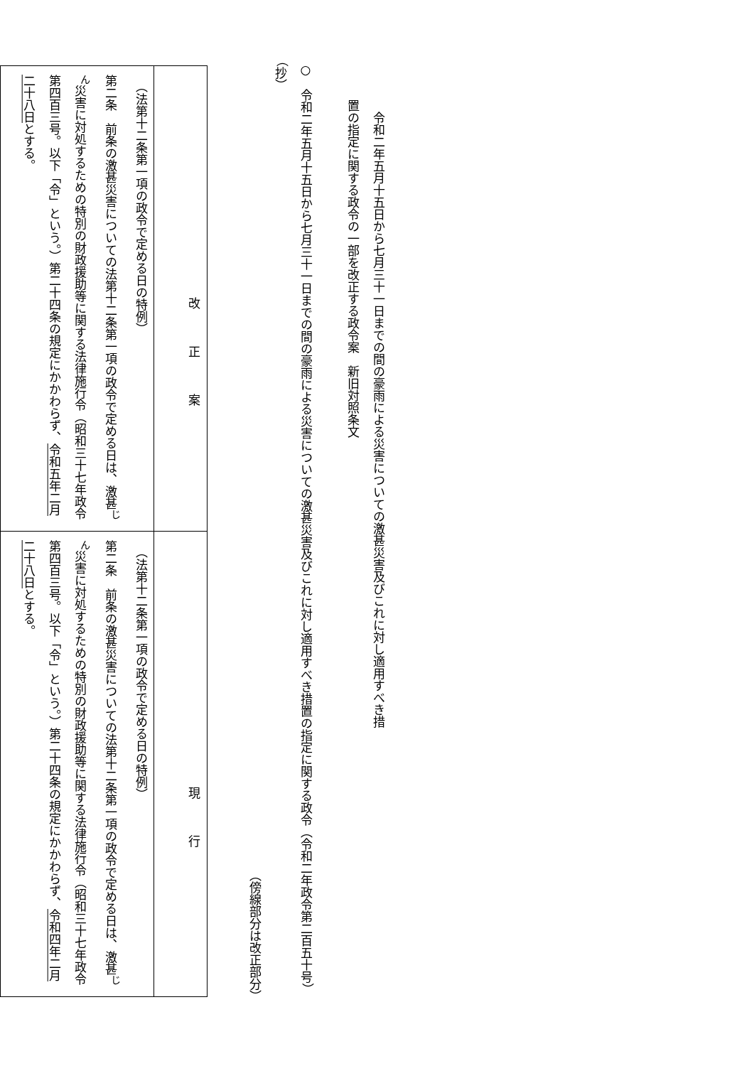令和二年五月十五日から七月三十一日までの間の豪雨による災害についての激甚災害及びこれに対し適用すべき措置の指定に関する政令の一部を改正する政令案　新旧対照条文
○　令和二年五月十五日から七月三十一日までの間の豪雨による災害についての激甚災害及びこれに対し適用すべき措置の指定に関する政令（令和二年政令第二百五十号）（抄）
（傍線部分は改正部分）
| 改正案 | 現行 |
| --- | --- |
| （法第十二条第一項の政令で定める日の特例） 第二条 前条の激甚災害についての法第十二条第一項の政令で定める日は、激甚<sup>じん</sup>災害に対処するための特別の財政援助等に関する法律施行令（昭和三十七年政令第四百三号。以下「令」という。）第二十四条の規定にかかわらず、 令和五年二月二十八日 とする。 | （法第十二条第一項の政令で定める日の特例） 第二条 前条の激甚災害についての法第十二条第一項の政令で定める日は、激甚<sup>じん</sup>災害に対処するための特別の財政援助等に関する法律施行令（昭和三十七年政令第四百三号。以下「令」という。）第二十四条の規定にかかわらず、 令和四年二月二十八日 とする。 |